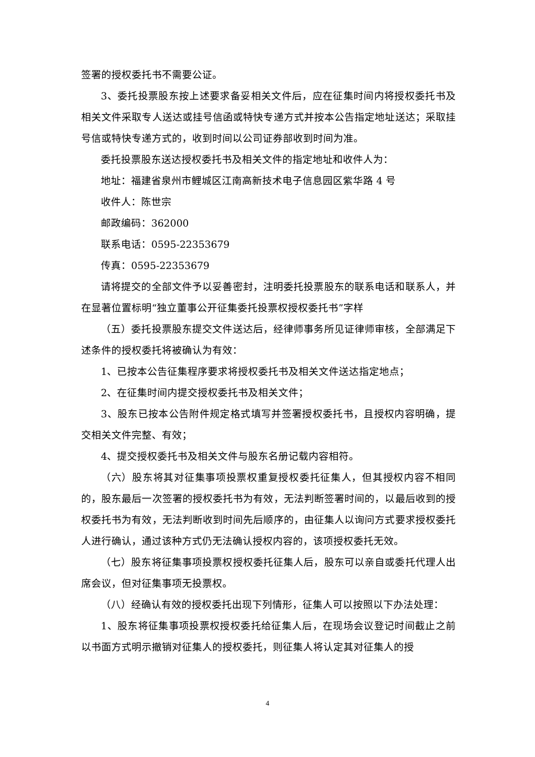签署的授权委托书不需要公证。
3、委托投票股东按上述要求备妥相关文件后，应在征集时间内将授权委托书及相关文件采取专人送达或挂号信函或特快专递方式并按本公告指定地址送达；采取挂号信或特快专递方式的，收到时间以公司证券部收到时间为准。
委托投票股东送达授权委托书及相关文件的指定地址和收件人为：
地址：福建省泉州市鲤城区江南高新技术电子信息园区紫华路 4 号
收件人：陈世宗
邮政编码：362000
联系电话：0595-22353679
传真：0595-22353679
请将提交的全部文件予以妥善密封，注明委托投票股东的联系电话和联系人，并在显著位置标明“独立董事公开征集委托投票权授权委托书”字样
（五）委托投票股东提交文件送达后，经律师事务所见证律师审核，全部满足下述条件的授权委托将被确认为有效：
1、已按本公告征集程序要求将授权委托书及相关文件送达指定地点；
2、在征集时间内提交授权委托书及相关文件；
3、股东已按本公告附件规定格式填写并签署授权委托书，且授权内容明确，提交相关文件完整、有效；
4、提交授权委托书及相关文件与股东名册记载内容相符。
（六）股东将其对征集事项投票权重复授权委托征集人，但其授权内容不相同的，股东最后一次签署的授权委托书为有效，无法判断签署时间的，以最后收到的授权委托书为有效，无法判断收到时间先后顺序的，由征集人以询问方式要求授权委托人进行确认，通过该种方式仍无法确认授权内容的，该项授权委托无效。
（七）股东将征集事项投票权授权委托征集人后，股东可以亲自或委托代理人出席会议，但对征集事项无投票权。
（八）经确认有效的授权委托出现下列情形，征集人可以按照以下办法处理：
1、股东将征集事项投票权授权委托给征集人后，在现场会议登记时间截止之前以书面方式明示撤销对征集人的授权委托，则征集人将认定其对征集人的授
4